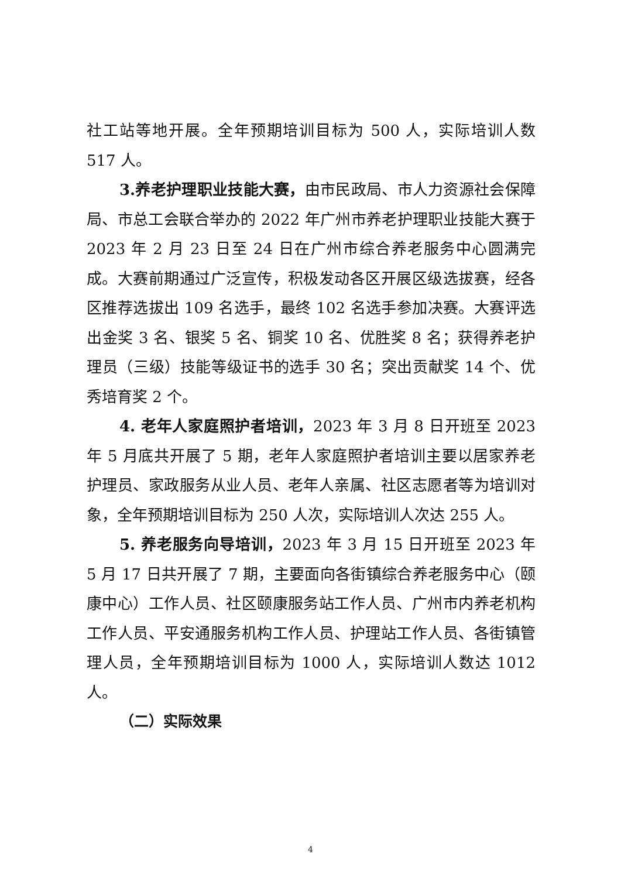社工站等地开展。全年预期培训目标为 500 人，实际培训人数 517 人。
3.养老护理职业技能大赛，由市民政局、市人力资源社会保障局、市总工会联合举办的 2022 年广州市养老护理职业技能大赛于 2023 年 2 月 23 日至 24 日在广州市综合养老服务中心圆满完成。大赛前期通过广泛宣传，积极发动各区开展区级选拔赛，经各区推荐选拔出 109 名选手，最终 102 名选手参加决赛。大赛评选出金奖 3 名、银奖 5 名、铜奖 10 名、优胜奖 8 名；获得养老护理员（三级）技能等级证书的选手 30 名；突出贡献奖 14 个、优秀培育奖 2 个。
4. 老年人家庭照护者培训，2023 年 3 月 8 日开班至 2023 年 5 月底共开展了 5 期，老年人家庭照护者培训主要以居家养老护理员、家政服务从业人员、老年人亲属、社区志愿者等为培训对象，全年预期培训目标为 250 人次，实际培训人次达 255 人。
5. 养老服务向导培训，2023 年 3 月 15 日开班至 2023 年 5 月 17 日共开展了 7 期，主要面向各街镇综合养老服务中心（颐康中心）工作人员、社区颐康服务站工作人员、广州市内养老机构工作人员、平安通服务机构工作人员、护理站工作人员、各街镇管理人员，全年预期培训目标为 1000 人，实际培训人数达 1012 人。
（二）实际效果
4